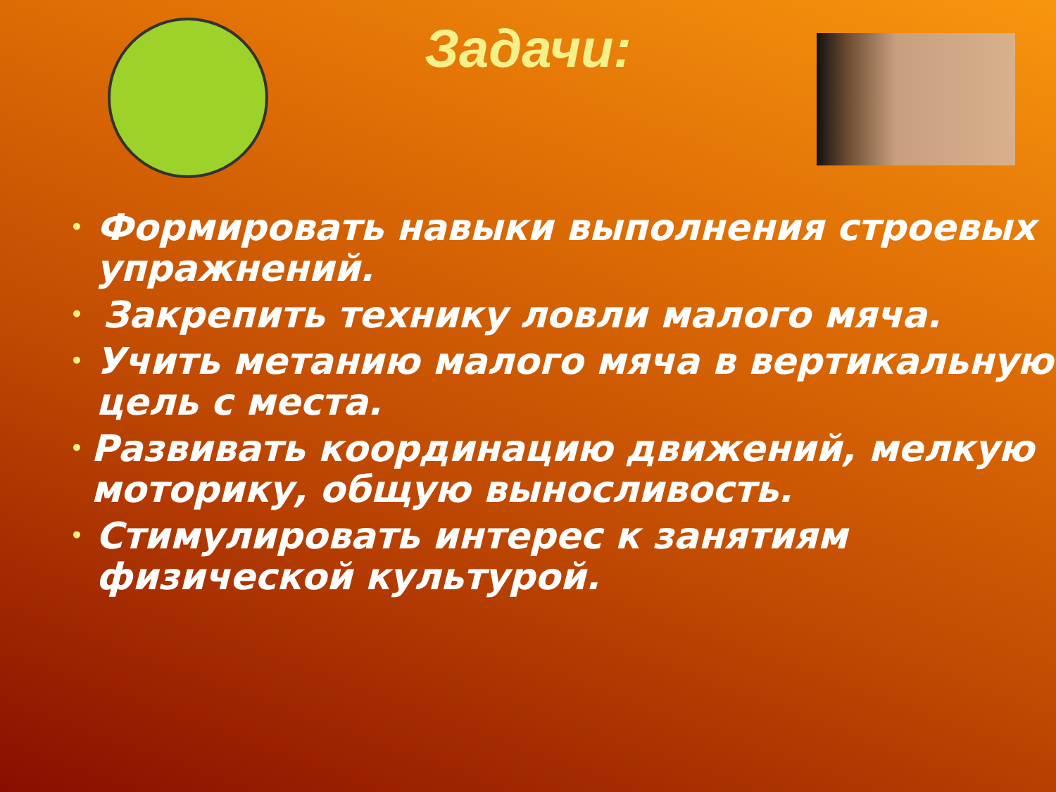Задачи:
• Формировать навыки выполнения строевых упражнений.
• Закрепить технику ловли малого мяча.
• Учить метанию малого мяча в вертикальную цель с места.
• Развивать координацию движений, мелкую моторику, общую выносливость.
• Стимулировать интерес к занятиям физической культурой.